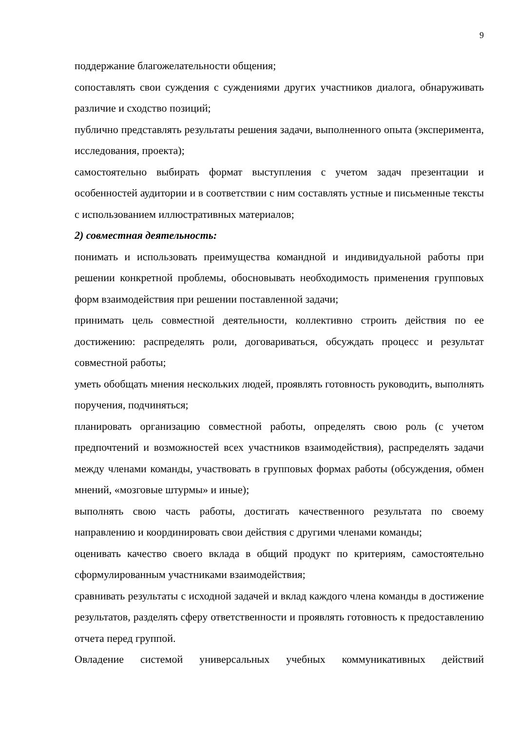9
поддержание благожелательности общения;
сопоставлять свои суждения с суждениями других участников диалога, обнаруживать различие и сходство позиций;
публично представлять результаты решения задачи, выполненного опыта (эксперимента, исследования, проекта);
самостоятельно выбирать формат выступления с учетом задач презентации и особенностей аудитории и в соответствии с ним составлять устные и письменные тексты с использованием иллюстративных материалов;
2) совместная деятельность:
понимать и использовать преимущества командной и индивидуальной работы при решении конкретной проблемы, обосновывать необходимость применения групповых форм взаимодействия при решении поставленной задачи;
принимать цель совместной деятельности, коллективно строить действия по ее достижению: распределять роли, договариваться, обсуждать процесс и результат совместной работы;
уметь обобщать мнения нескольких людей, проявлять готовность руководить, выполнять поручения, подчиняться;
планировать организацию совместной работы, определять свою роль (с учетом предпочтений и возможностей всех участников взаимодействия), распределять задачи между членами команды, участвовать в групповых формах работы (обсуждения, обмен мнений, «мозговые штурмы» и иные);
выполнять свою часть работы, достигать качественного результата по своему направлению и координировать свои действия с другими членами команды;
оценивать качество своего вклада в общий продукт по критериям, самостоятельно сформулированным участниками взаимодействия;
сравнивать результаты с исходной задачей и вклад каждого члена команды в достижение результатов, разделять сферу ответственности и проявлять готовность к предоставлению отчета перед группой.
Овладение системой универсальных учебных коммуникативных действий